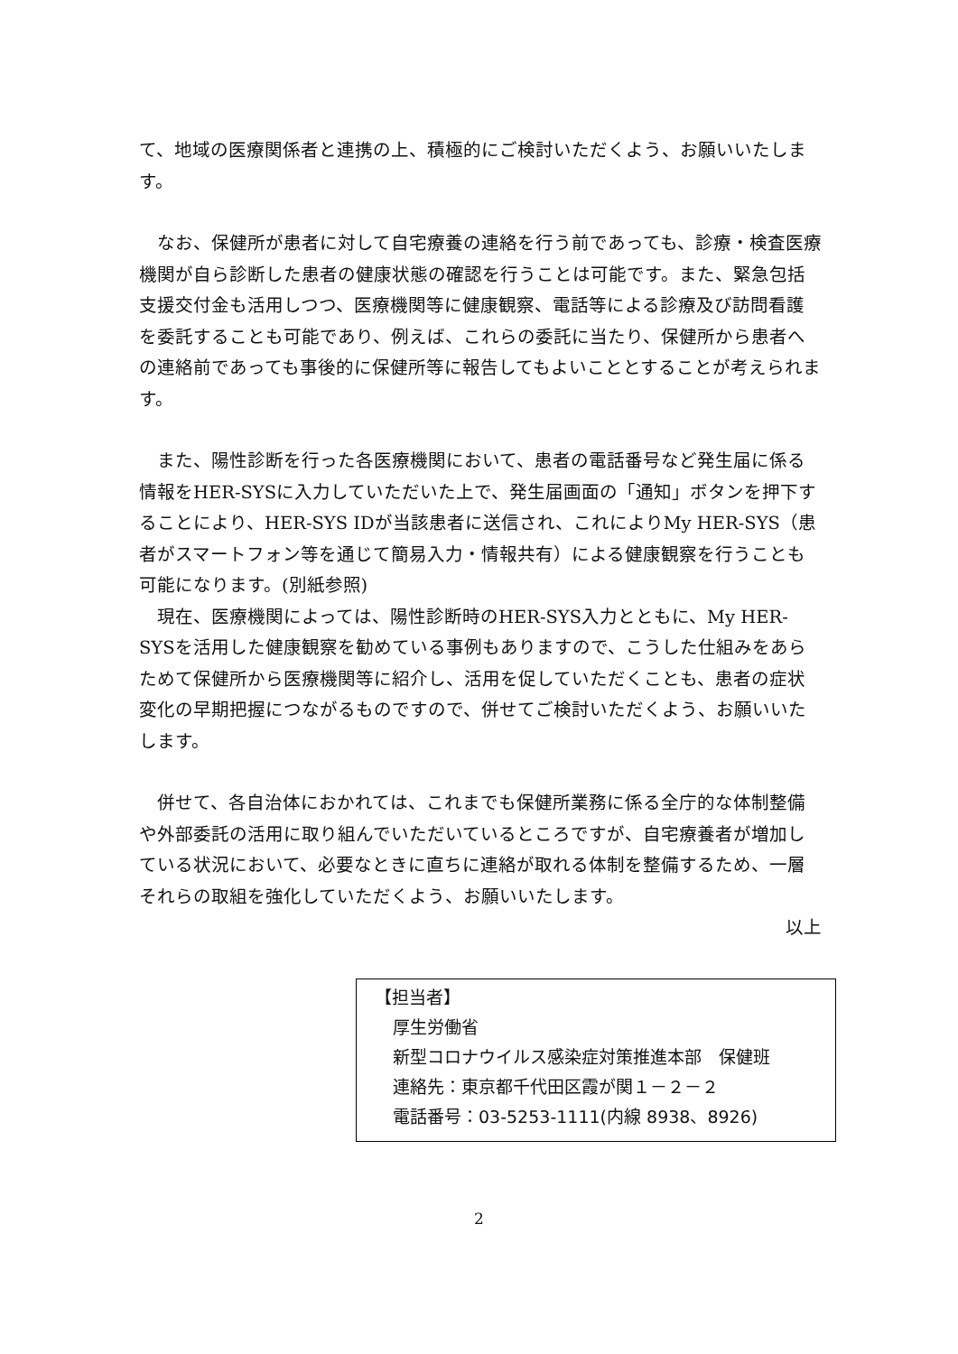て、地域の医療関係者と連携の上、積極的にご検討いただくよう、お願いいたします。
なお、保健所が患者に対して自宅療養の連絡を行う前であっても、診療・検査医療機関が自ら診断した患者の健康状態の確認を行うことは可能です。また、緊急包括支援交付金も活用しつつ、医療機関等に健康観察、電話等による診療及び訪問看護を委託することも可能であり、例えば、これらの委託に当たり、保健所から患者への連絡前であっても事後的に保健所等に報告してもよいこととすることが考えられます。
また、陽性診断を行った各医療機関において、患者の電話番号など発生届に係る情報をHER-SYSに入力していただいた上で、発生届画面の「通知」ボタンを押下することにより、HER-SYS IDが当該患者に送信され、これによりMy HER-SYS（患者がスマートフォン等を通じて簡易入力・情報共有）による健康観察を行うことも可能になります。(別紙参照)
現在、医療機関によっては、陽性診断時のHER-SYS入力とともに、My HER-SYSを活用した健康観察を勧めている事例もありますので、こうした仕組みをあらためて保健所から医療機関等に紹介し、活用を促していただくことも、患者の症状変化の早期把握につながるものですので、併せてご検討いただくよう、お願いいたします。
併せて、各自治体におかれては、これまでも保健所業務に係る全庁的な体制整備や外部委託の活用に取り組んでいただいているところですが、自宅療養者が増加している状況において、必要なときに直ちに連絡が取れる体制を整備するため、一層それらの取組を強化していただくよう、お願いいたします。
以上
【担当者】
厚生労働省
新型コロナウイルス感染症対策推進本部　保健班
連絡先：東京都千代田区霞が関１－２－２
電話番号：03-5253-1111(内線 8938、8926)
2